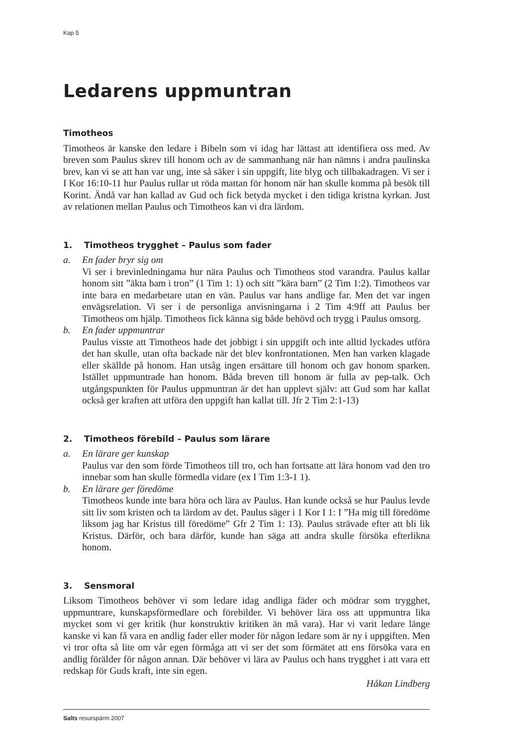Kap 5
Ledarens uppmuntran
Timotheos
Timotheos är kanske den ledare i Bibeln som vi idag har lättast att identifiera oss med. Av breven som Paulus skrev till honom och av de sammanhang när han nämns i andra paulinska brev, kan vi se att han var ung, inte så säker i sin uppgift, lite blyg och tillbakadragen. Vi ser i I Kor 16:10-11 hur Paulus rullar ut röda mattan för honom när han skulle komma på besök till Korint. Ändå var han kallad av Gud och fick betyda mycket i den tidiga kristna kyrkan. Just av relationen mellan Paulus och Timotheos kan vi dra lärdom.
1. Timotheos trygghet – Paulus som fader
a. En fader bryr sig om
Vi ser i brevinledningama hur nära Paulus och Timotheos stod varandra. Paulus kallar honom sitt ”äkta bam i tron” (1 Tim 1: 1) och sitt ”kära barn” (2 Tim 1:2). Timotheos var inte bara en medarbetare utan en vän. Paulus var hans andlige far. Men det var ingen envägsrelation. Vi ser i de personliga anvisningarna i 2 Tim 4:9ff att Paulus ber Timotheos om hjälp. Timotheos fick känna sig både behövd och trygg i Paulus omsorg.
b. En fader uppmuntrar
Paulus visste att Timotheos hade det jobbigt i sin uppgift och inte alltid lyckades utföra det han skulle, utan ofta backade när det blev konfrontationen. Men han varken klagade eller skällde på honom. Han utsåg ingen ersättare till honom och gav honom sparken. Istället uppmuntrade han honom. Båda breven till honom är fulla av pep-talk. Och utgångspunkten för Paulus uppmuntran är det han upplevt själv: att Gud som har kallat också ger kraften att utföra den uppgift han kallat till. Jfr 2 Tim 2:1-13)
2. Timotheos förebild – Paulus som lärare
a. En lärare ger kunskap
Paulus var den som förde Timotheos till tro, och han fortsatte att lära honom vad den tro innebar som han skulle förmedla vidare (ex I Tim 1:3-1 1).
b. En lärare ger föredöme
Timotheos kunde inte bara höra och lära av Paulus. Han kunde också se hur Paulus levde sitt liv som kristen och ta lärdom av det. Paulus säger i 1 Kor I 1: I ”Ha mig till föredöme liksom jag har Kristus till föredöme” Gfr 2 Tim 1: 13). Paulus strävade efter att bli lik Kristus. Därför, och bara därför, kunde han säga att andra skulle försöka efterlikna honom.
3. Sensmoral
Liksom Timotheos behöver vi som ledare idag andliga fäder och mödrar som trygghet, uppmuntrare, kunskapsförmedlare och förebilder. Vi behöver lära oss att uppmuntra lika mycket som vi ger kritik (hur konstruktiv kritiken än må vara). Har vi varit ledare länge kanske vi kan få vara en andlig fader eller moder för någon ledare som är ny i uppgiften. Men vi tror ofta så lite om vår egen förmåga att vi ser det som förmätet att ens försöka vara en andlig förälder för någon annan. Där behöver vi lära av Paulus och hans trygghet i att vara ett redskap för Guds kraft, inte sin egen.
Håkan Lindberg
Salts resurspärm 2007